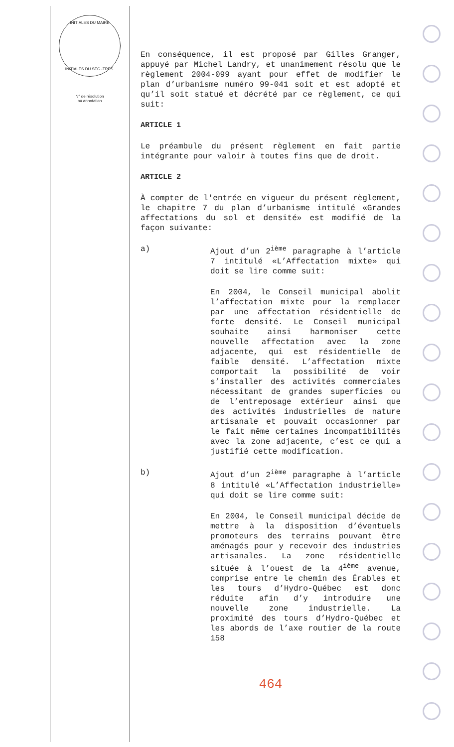INITIALES DU MAIRE
INITIALES DU SEC.-TRÉS.
N° de résolution
ou annotation
En conséquence, il est proposé par Gilles Granger, appuyé par Michel Landry, et unanimement résolu que le règlement 2004-099 ayant pour effet de modifier le plan d’urbanisme numéro 99-041 soit et est adopté et qu’il soit statué et décrété par ce règlement, ce qui suit:
ARTICLE 1
Le préambule du présent règlement en fait partie intégrante pour valoir à toutes fins que de droit.
ARTICLE 2
À compter de l'entrée en vigueur du présent règlement, le chapitre 7 du plan d’urbanisme intitulé «Grandes affectations du sol et densité» est modifié de la façon suivante:
a) Ajout d’un 2<sup>ième</sup> paragraphe à l’article 7 intitulé «L’Affectation mixte» qui doit se lire comme suit:
En 2004, le Conseil municipal abolit l’affectation mixte pour la remplacer par une affectation résidentielle de forte densité. Le Conseil municipal souhaite ainsi harmoniser cette nouvelle affectation avec la zone adjacente, qui est résidentielle de faible densité. L’affectation mixte comportait la possibilité de voir s’installer des activités commerciales nécessitant de grandes superficies ou de l’entreposage extérieur ainsi que des activités industrielles de nature artisanale et pouvait occasionner par le fait même certaines incompatibilités avec la zone adjacente, c’est ce qui a justifié cette modification.
b) Ajout d’un 2<sup>ième</sup> paragraphe à l’article 8 intitulé «L’Affectation industrielle» qui doit se lire comme suit:
En 2004, le Conseil municipal décide de mettre à la disposition d’éventuels promoteurs des terrains pouvant être aménagés pour y recevoir des industries artisanales. La zone résidentielle située à l’ouest de la 4<sup>ième</sup> avenue, comprise entre le chemin des Érables et les tours d’Hydro-Québec est donc réduite afin d’y introduire une nouvelle zone industrielle. La proximité des tours d’Hydro-Québec et les abords de l’axe routier de la route 158
464